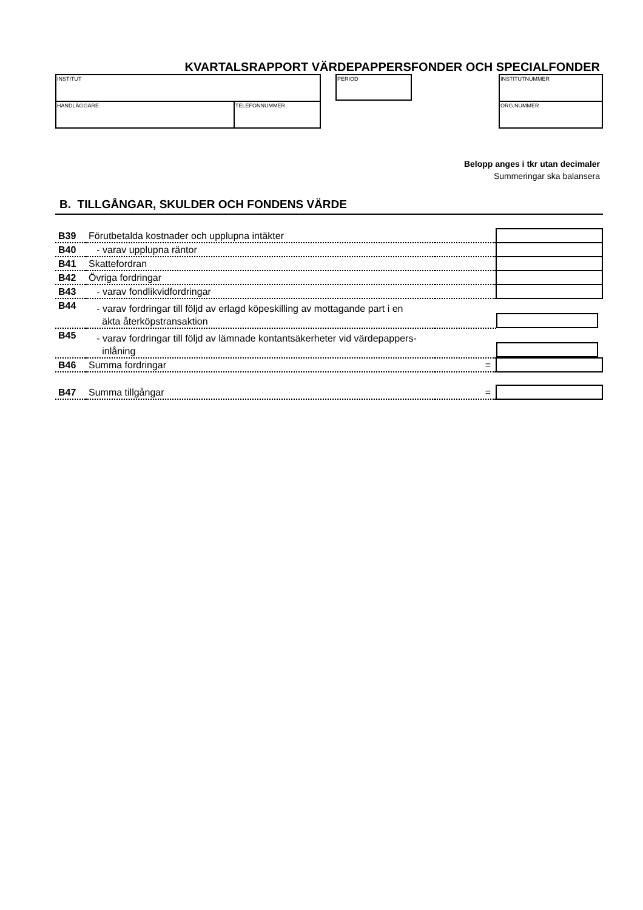KVARTALSRAPPORT VÄRDEPAPPERSFONDER OCH SPECIALFONDER
| INSTITUT | |
| HANDLÄGGARE | TELEFONNUMMER |
PERIOD
| INSTITUTNUMMER |
| ORG.NUMMER |
Belopp anges i tkr utan decimaler
Summeringar ska balansera
B. TILLGÅNGAR, SKULDER OCH FONDENS VÄRDE
| B39 | Förutbetalda kostnader och upplupna intäkter | | |
| B40 | - varav upplupna räntor | | |
| B41 | Skattefordran | | |
| B42 | Övriga fordringar | | |
| B43 | - varav fondlikvidfordringar | | |
| B44 | - varav fordringar till följd av erlagd köpeskilling av mottagande part i en äkta återköpstransaktion | | |
| B45 | - varav fordringar till följd av lämnade kontantsäkerheter vid värdepappers- inlåning | | |
| B46 | Summa fordringar | = | |
| B47 | Summa tillgångar | = | |